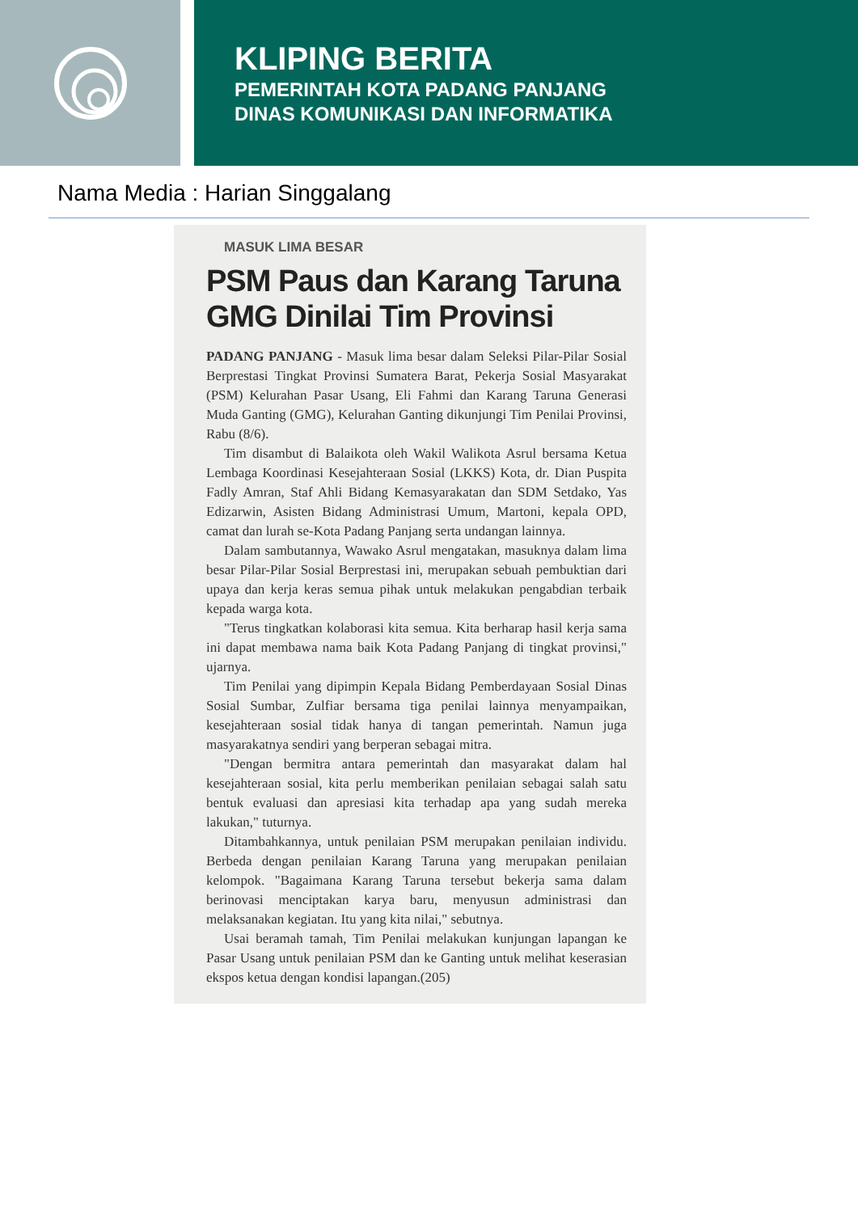KLIPING BERITA
PEMERINTAH KOTA PADANG PANJANG
DINAS KOMUNIKASI DAN INFORMATIKA
Nama Media : Harian Singgalang
MASUK LIMA BESAR
PSM Paus dan Karang Taruna GMG Dinilai Tim Provinsi
PADANG PANJANG - Masuk lima besar dalam Seleksi Pilar-Pilar Sosial Berprestasi Tingkat Provinsi Sumatera Barat, Pekerja Sosial Masyarakat (PSM) Kelurahan Pasar Usang, Eli Fahmi dan Karang Taruna Generasi Muda Ganting (GMG), Kelurahan Ganting dikunjungi Tim Penilai Provinsi, Rabu (8/6).
Tim disambut di Balaikota oleh Wakil Walikota Asrul bersama Ketua Lembaga Koordinasi Kesejahteraan Sosial (LKKS) Kota, dr. Dian Puspita Fadly Amran, Staf Ahli Bidang Kemasyarakatan dan SDM Setdako, Yas Edizarwin, Asisten Bidang Administrasi Umum, Martoni, kepala OPD, camat dan lurah se-Kota Padang Panjang serta undangan lainnya.
Dalam sambutannya, Wawako Asrul mengatakan, masuknya dalam lima besar Pilar-Pilar Sosial Berprestasi ini, merupakan sebuah pembuktian dari upaya dan kerja keras semua pihak untuk melakukan pengabdian terbaik kepada warga kota.
"Terus tingkatkan kolaborasi kita semua. Kita berharap hasil kerja sama ini dapat membawa nama baik Kota Padang Panjang di tingkat provinsi," ujarnya.
Tim Penilai yang dipimpin Kepala Bidang Pemberdayaan Sosial Dinas Sosial Sumbar, Zulfiar bersama tiga penilai lainnya menyampaikan, kesejahteraan sosial tidak hanya di tangan pemerintah. Namun juga masyarakatnya sendiri yang berperan sebagai mitra.
"Dengan bermitra antara pemerintah dan masyarakat dalam hal kesejahteraan sosial, kita perlu memberikan penilaian sebagai salah satu bentuk evaluasi dan apresiasi kita terhadap apa yang sudah mereka lakukan," tuturnya.
Ditambahkannya, untuk penilaian PSM merupakan penilaian individu. Berbeda dengan penilaian Karang Taruna yang merupakan penilaian kelompok. "Bagaimana Karang Taruna tersebut bekerja sama dalam berinovasi menciptakan karya baru, menyusun administrasi dan melaksanakan kegiatan. Itu yang kita nilai," sebutnya.
Usai beramah tamah, Tim Penilai melakukan kunjungan lapangan ke Pasar Usang untuk penilaian PSM dan ke Ganting untuk melihat keserasian ekspos ketua dengan kondisi lapangan.(205)